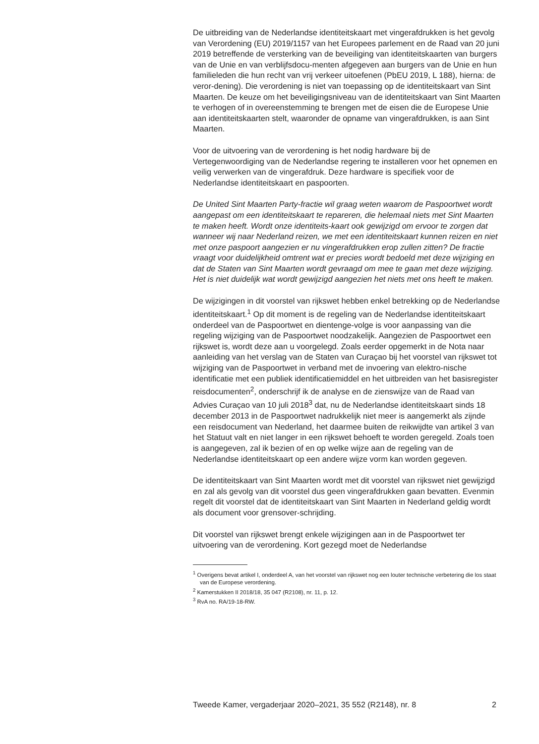De uitbreiding van de Nederlandse identiteitskaart met vingerafdrukken is het gevolg van Verordening (EU) 2019/1157 van het Europees parlement en de Raad van 20 juni 2019 betreffende de versterking van de beveiliging van identiteitskaarten van burgers van de Unie en van verblijfsdocu-menten afgegeven aan burgers van de Unie en hun familieleden die hun recht van vrij verkeer uitoefenen (PbEU 2019, L 188), hierna: de veror-dening). Die verordening is niet van toepassing op de identiteitskaart van Sint Maarten. De keuze om het beveiligingsniveau van de identiteitskaart van Sint Maarten te verhogen of in overeenstemming te brengen met de eisen die de Europese Unie aan identiteitskaarten stelt, waaronder de opname van vingerafdrukken, is aan Sint Maarten.
Voor de uitvoering van de verordening is het nodig hardware bij de Vertegenwoordiging van de Nederlandse regering te installeren voor het opnemen en veilig verwerken van de vingerafdruk. Deze hardware is specifiek voor de Nederlandse identiteitskaart en paspoorten.
De United Sint Maarten Party-fractie wil graag weten waarom de Paspoortwet wordt aangepast om een identiteitskaart te repareren, die helemaal niets met Sint Maarten te maken heeft. Wordt onze identiteits-kaart ook gewijzigd om ervoor te zorgen dat wanneer wij naar Nederland reizen, we met een identiteitskaart kunnen reizen en niet met onze paspoort aangezien er nu vingerafdrukken erop zullen zitten? De fractie vraagt voor duidelijkheid omtrent wat er precies wordt bedoeld met deze wijziging en dat de Staten van Sint Maarten wordt gevraagd om mee te gaan met deze wijziging. Het is niet duidelijk wat wordt gewijzigd aangezien het niets met ons heeft te maken.
De wijzigingen in dit voorstel van rijkswet hebben enkel betrekking op de Nederlandse identiteitskaart.<sup>1</sup> Op dit moment is de regeling van de Nederlandse identiteitskaart onderdeel van de Paspoortwet en dientenge-volge is voor aanpassing van die regeling wijziging van de Paspoortwet noodzakelijk. Aangezien de Paspoortwet een rijkswet is, wordt deze aan u voorgelegd. Zoals eerder opgemerkt in de Nota naar aanleiding van het verslag van de Staten van Curaçao bij het voorstel van rijkswet tot wijziging van de Paspoortwet in verband met de invoering van elektro-nische identificatie met een publiek identificatiemiddel en het uitbreiden van het basisregister reisdocumenten<sup>2</sup>, onderschrijf ik de analyse en de zienswijze van de Raad van Advies Curaçao van 10 juli 2018<sup>3</sup> dat, nu de Nederlandse identiteitskaart sinds 18 december 2013 in de Paspoortwet nadrukkelijk niet meer is aangemerkt als zijnde een reisdocument van Nederland, het daarmee buiten de reikwijdte van artikel 3 van het Statuut valt en niet langer in een rijkswet behoeft te worden geregeld. Zoals toen is aangegeven, zal ik bezien of en op welke wijze aan de regeling van de Nederlandse identiteitskaart op een andere wijze vorm kan worden gegeven.
De identiteitskaart van Sint Maarten wordt met dit voorstel van rijkswet niet gewijzigd en zal als gevolg van dit voorstel dus geen vingerafdrukken gaan bevatten. Evenmin regelt dit voorstel dat de identiteitskaart van Sint Maarten in Nederland geldig wordt als document voor grensover-schrijding.
Dit voorstel van rijkswet brengt enkele wijzigingen aan in de Paspoortwet ter uitvoering van de verordening. Kort gezegd moet de Nederlandse
<sup>1</sup> Overigens bevat artikel I, onderdeel A, van het voorstel van rijkswet nog een louter technische verbetering die los staat van de Europese verordening.
<sup>2</sup> Kamerstukken II 2018/18, 35 047 (R2108), nr. 11, p. 12.
<sup>3</sup> RvA no. RA/19-18-RW.
Tweede Kamer, vergaderjaar 2020–2021, 35 552 (R2148), nr. 8 2